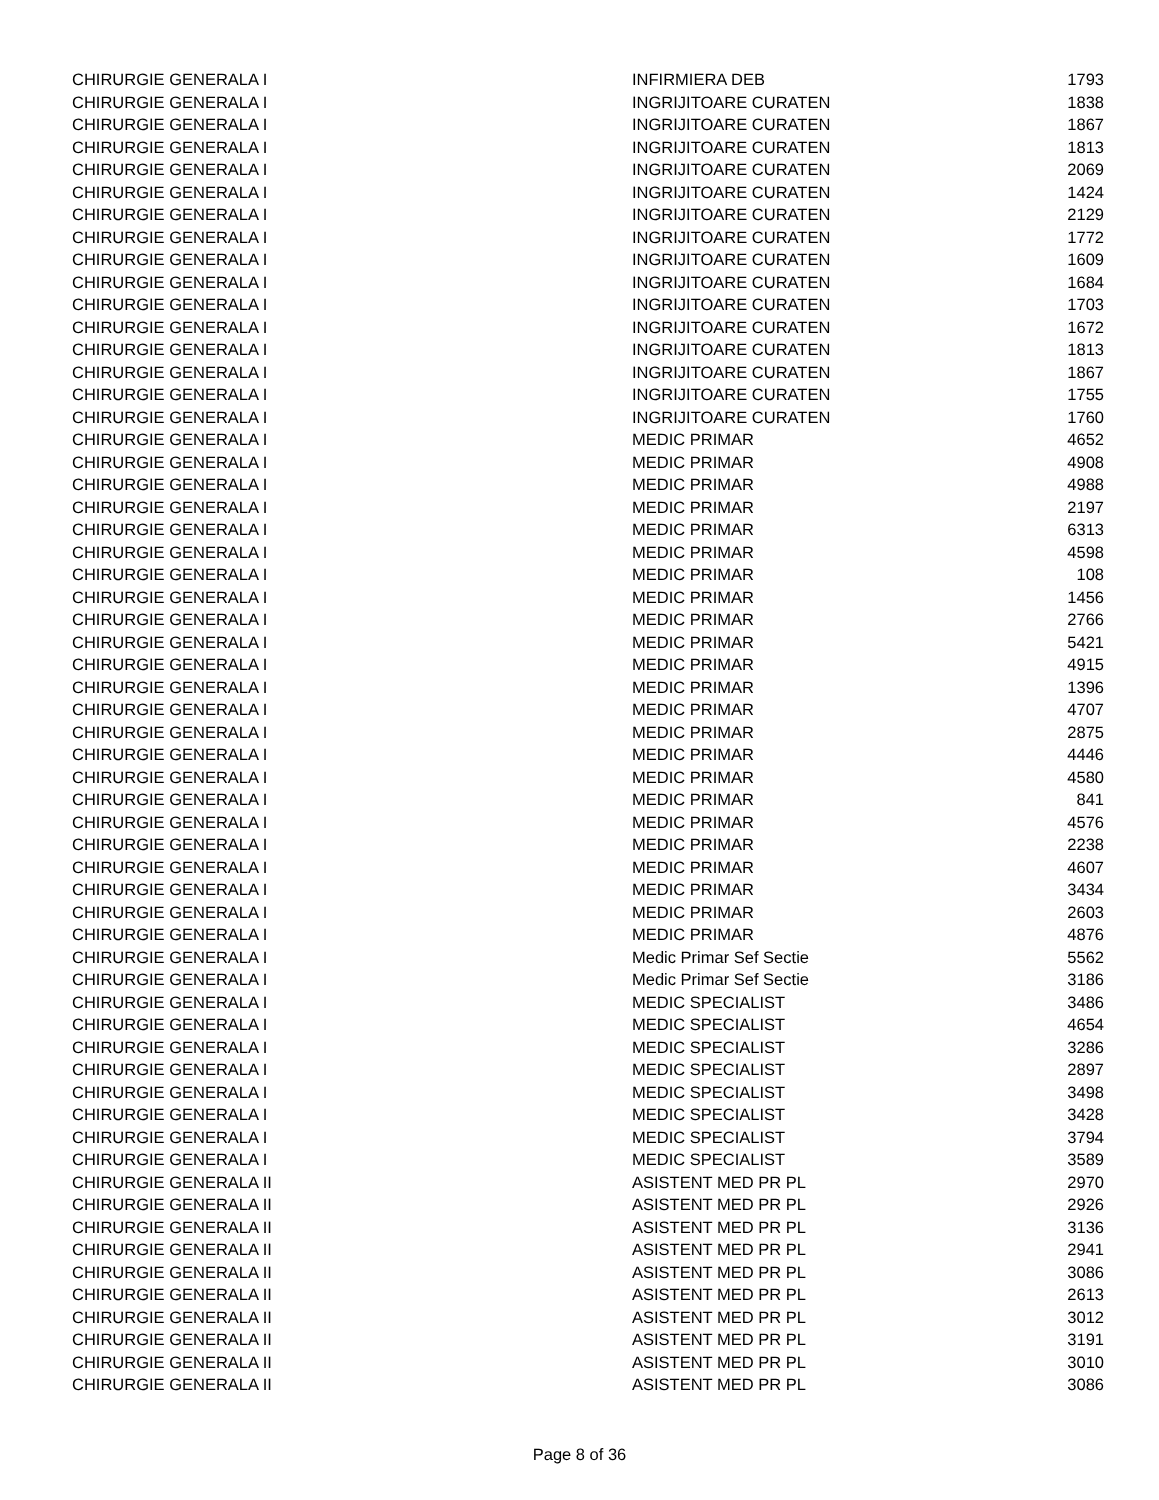| CHIRURGIE GENERALA I | INFIRMIERA DEB | 1793 |
| CHIRURGIE GENERALA I | INGRIJITOARE CURATEN | 1838 |
| CHIRURGIE GENERALA I | INGRIJITOARE CURATEN | 1867 |
| CHIRURGIE GENERALA I | INGRIJITOARE CURATEN | 1813 |
| CHIRURGIE GENERALA I | INGRIJITOARE CURATEN | 2069 |
| CHIRURGIE GENERALA I | INGRIJITOARE CURATEN | 1424 |
| CHIRURGIE GENERALA I | INGRIJITOARE CURATEN | 2129 |
| CHIRURGIE GENERALA I | INGRIJITOARE CURATEN | 1772 |
| CHIRURGIE GENERALA I | INGRIJITOARE CURATEN | 1609 |
| CHIRURGIE GENERALA I | INGRIJITOARE CURATEN | 1684 |
| CHIRURGIE GENERALA I | INGRIJITOARE CURATEN | 1703 |
| CHIRURGIE GENERALA I | INGRIJITOARE CURATEN | 1672 |
| CHIRURGIE GENERALA I | INGRIJITOARE CURATEN | 1813 |
| CHIRURGIE GENERALA I | INGRIJITOARE CURATEN | 1867 |
| CHIRURGIE GENERALA I | INGRIJITOARE CURATEN | 1755 |
| CHIRURGIE GENERALA I | INGRIJITOARE CURATEN | 1760 |
| CHIRURGIE GENERALA I | MEDIC PRIMAR | 4652 |
| CHIRURGIE GENERALA I | MEDIC PRIMAR | 4908 |
| CHIRURGIE GENERALA I | MEDIC PRIMAR | 4988 |
| CHIRURGIE GENERALA I | MEDIC PRIMAR | 2197 |
| CHIRURGIE GENERALA I | MEDIC PRIMAR | 6313 |
| CHIRURGIE GENERALA I | MEDIC PRIMAR | 4598 |
| CHIRURGIE GENERALA I | MEDIC PRIMAR | 108 |
| CHIRURGIE GENERALA I | MEDIC PRIMAR | 1456 |
| CHIRURGIE GENERALA I | MEDIC PRIMAR | 2766 |
| CHIRURGIE GENERALA I | MEDIC PRIMAR | 5421 |
| CHIRURGIE GENERALA I | MEDIC PRIMAR | 4915 |
| CHIRURGIE GENERALA I | MEDIC PRIMAR | 1396 |
| CHIRURGIE GENERALA I | MEDIC PRIMAR | 4707 |
| CHIRURGIE GENERALA I | MEDIC PRIMAR | 2875 |
| CHIRURGIE GENERALA I | MEDIC PRIMAR | 4446 |
| CHIRURGIE GENERALA I | MEDIC PRIMAR | 4580 |
| CHIRURGIE GENERALA I | MEDIC PRIMAR | 841 |
| CHIRURGIE GENERALA I | MEDIC PRIMAR | 4576 |
| CHIRURGIE GENERALA I | MEDIC PRIMAR | 2238 |
| CHIRURGIE GENERALA I | MEDIC PRIMAR | 4607 |
| CHIRURGIE GENERALA I | MEDIC PRIMAR | 3434 |
| CHIRURGIE GENERALA I | MEDIC PRIMAR | 2603 |
| CHIRURGIE GENERALA I | MEDIC PRIMAR | 4876 |
| CHIRURGIE GENERALA I | Medic Primar Sef Sectie | 5562 |
| CHIRURGIE GENERALA I | Medic Primar Sef Sectie | 3186 |
| CHIRURGIE GENERALA I | MEDIC SPECIALIST | 3486 |
| CHIRURGIE GENERALA I | MEDIC SPECIALIST | 4654 |
| CHIRURGIE GENERALA I | MEDIC SPECIALIST | 3286 |
| CHIRURGIE GENERALA I | MEDIC SPECIALIST | 2897 |
| CHIRURGIE GENERALA I | MEDIC SPECIALIST | 3498 |
| CHIRURGIE GENERALA I | MEDIC SPECIALIST | 3428 |
| CHIRURGIE GENERALA I | MEDIC SPECIALIST | 3794 |
| CHIRURGIE GENERALA I | MEDIC SPECIALIST | 3589 |
| CHIRURGIE GENERALA II | ASISTENT MED PR PL | 2970 |
| CHIRURGIE GENERALA II | ASISTENT MED PR PL | 2926 |
| CHIRURGIE GENERALA II | ASISTENT MED PR PL | 3136 |
| CHIRURGIE GENERALA II | ASISTENT MED PR PL | 2941 |
| CHIRURGIE GENERALA II | ASISTENT MED PR PL | 3086 |
| CHIRURGIE GENERALA II | ASISTENT MED PR PL | 2613 |
| CHIRURGIE GENERALA II | ASISTENT MED PR PL | 3012 |
| CHIRURGIE GENERALA II | ASISTENT MED PR PL | 3191 |
| CHIRURGIE GENERALA II | ASISTENT MED PR PL | 3010 |
| CHIRURGIE GENERALA II | ASISTENT MED PR PL | 3086 |
Page 8 of 36